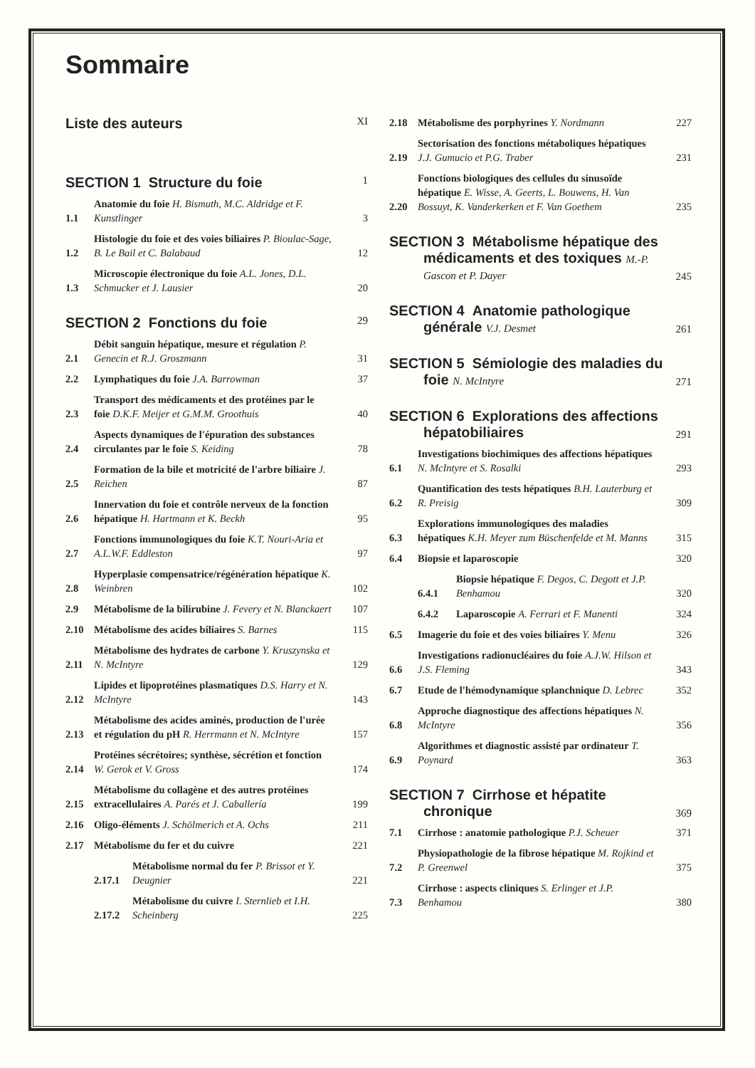Sommaire
Liste des auteurs XI
SECTION 1 Structure du foie 1
1.1 Anatomie du foie H. Bismuth, M.C. Aldridge et F. Kunstlinger 3
1.2 Histologie du foie et des voies biliaires P. Bioulac-Sage, B. Le Bail et C. Balabaud 12
1.3 Microscopie électronique du foie A.L. Jones, D.L. Schmucker et J. Lausier 20
SECTION 2 Fonctions du foie 29
2.1 Débit sanguin hépatique, mesure et régulation P. Genecin et R.J. Groszmann 31
2.2 Lymphatiques du foie J.A. Barrowman 37
2.3 Transport des médicaments et des protéines par le foie D.K.F. Meijer et G.M.M. Groothuis 40
2.4 Aspects dynamiques de l'épuration des substances circulantes par le foie S. Keiding 78
2.5 Formation de la bile et motricité de l'arbre biliaire J. Reichen 87
2.6 Innervation du foie et contrôle nerveux de la fonction hépatique H. Hartmann et K. Beckh 95
2.7 Fonctions immunologiques du foie K.T. Nouri-Aria et A.L.W.F. Eddleston 97
2.8 Hyperplasie compensatrice/régénération hépatique K. Weinbren 102
2.9 Métabolisme de la bilirubine J. Fevery et N. Blanckaert 107
2.10 Métabolisme des acides biliaires S. Barnes 115
2.11 Métabolisme des hydrates de carbone Y. Kruszynska et N. McIntyre 129
2.12 Lipides et lipoprotéines plasmatiques D.S. Harry et N. McIntyre 143
2.13 Métabolisme des acides aminés, production de l'urée et régulation du pH R. Herrmann et N. McIntyre 157
2.14 Protéines sécrétoires; synthèse, sécrétion et fonction W. Gerok et V. Gross 174
2.15 Métabolisme du collagène et des autres protéines extracellulaires A. Parés et J. Caballería 199
2.16 Oligo-éléments J. Schölmerich et A. Ochs 211
2.17 Métabolisme du fer et du cuivre 221
2.17.1 Métabolisme normal du fer P. Brissot et Y. Deugnier 221
2.17.2 Métabolisme du cuivre I. Sternlieb et I.H. Scheinberg 225
2.18 Métabolisme des porphyrines Y. Nordmann 227
2.19 Sectorisation des fonctions métaboliques hépatiques J.J. Gumucio et P.G. Traber 231
2.20 Fonctions biologiques des cellules du sinusoïde hépatique E. Wisse, A. Geerts, L. Bouwens, H. Van Bossuyt, K. Vanderkerken et F. Van Goethem 235
SECTION 3 Métabolisme hépatique des médicaments et des toxiques M.-P. Gascon et P. Dayer 245
SECTION 4 Anatomie pathologique générale V.J. Desmet 261
SECTION 5 Sémiologie des maladies du foie N. McIntyre 271
SECTION 6 Explorations des affections hépatobiliaires 291
6.1 Investigations biochimiques des affections hépatiques N. McIntyre et S. Rosalki 293
6.2 Quantification des tests hépatiques B.H. Lauterburg et R. Preisig 309
6.3 Explorations immunologiques des maladies hépatiques K.H. Meyer zum Büschenfelde et M. Manns 315
6.4 Biopsie et laparoscopie 320
6.4.1 Biopsie hépatique F. Degos, C. Degott et J.P. Benhamou 320
6.4.2 Laparoscopie A. Ferrari et F. Manenti 324
6.5 Imagerie du foie et des voies biliaires Y. Menu 326
6.6 Investigations radionucléaires du foie A.J.W. Hilson et J.S. Fleming 343
6.7 Etude de l'hémodynamique splanchnique D. Lebrec 352
6.8 Approche diagnostique des affections hépatiques N. McIntyre 356
6.9 Algorithmes et diagnostic assisté par ordinateur T. Poynard 363
SECTION 7 Cirrhose et hépatite chronique 369
7.1 Cirrhose : anatomie pathologique P.J. Scheuer 371
7.2 Physiopathologie de la fibrose hépatique M. Rojkind et P. Greenwel 375
7.3 Cirrhose : aspects cliniques S. Erlinger et J.P. Benhamou 380